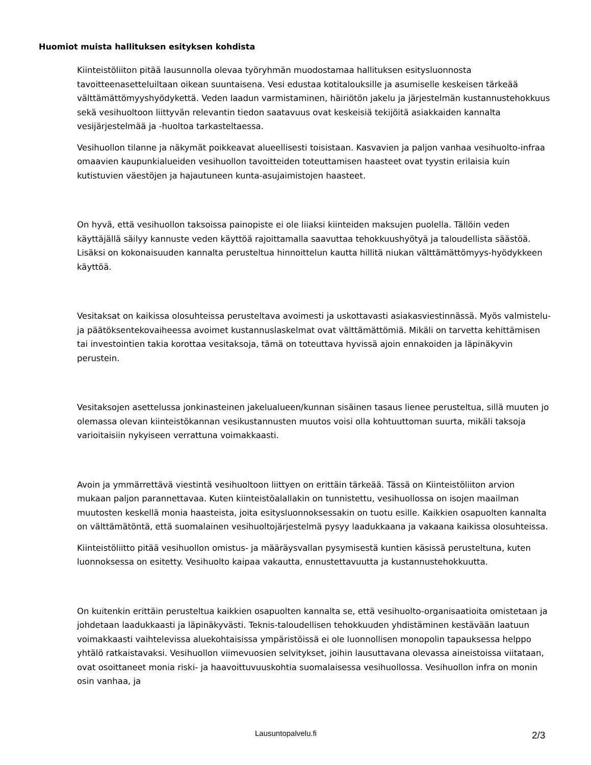Huomiot muista hallituksen esityksen kohdista
Kiinteistöliiton pitää lausunnolla olevaa työryhmän muodostamaa hallituksen esitysluonnosta tavoitteenasetteluiltaan oikean suuntaisena. Vesi edustaa kotitalouksille ja asumiselle keskeisen tärkeää välttämättömyyshyödykettä. Veden laadun varmistaminen, häiriötön jakelu ja järjestelmän kustannustehokkuus sekä vesihuoltoon liittyvän relevantin tiedon saatavuus ovat keskeisiä tekijöitä asiakkaiden kannalta vesijärjestelmää ja -huoltoa tarkasteltaessa.
Vesihuollon tilanne ja näkymät poikkeavat alueellisesti toisistaan. Kasvavien ja paljon vanhaa vesihuolto-infraa omaavien kaupunkialueiden vesihuollon tavoitteiden toteuttamisen haasteet ovat tyystin erilaisia kuin kutistuvien väestöjen ja hajautuneen kunta-asujaimistojen haasteet.
On hyvä, että vesihuollon taksoissa painopiste ei ole liiaksi kiinteiden maksujen puolella. Tällöin veden käyttäjällä säilyy kannuste veden käyttöä rajoittamalla saavuttaa tehokkuushyötyä ja taloudellista säästöä. Lisäksi on kokonaisuuden kannalta perusteltua hinnoittelun kautta hillitä niukan välttämättömyys-hyödykkeen käyttöä.
Vesitaksat on kaikissa olosuhteissa perusteltava avoimesti ja uskottavasti asiakasviestinnässä. Myös valmistelu- ja päätöksentekovaiheessa avoimet kustannuslaskelmat ovat välttämättömiä. Mikäli on tarvetta kehittämisen tai investointien takia korottaa vesitaksoja, tämä on toteuttava hyvissä ajoin ennakoiden ja läpinäkyvin perustein.
Vesitaksojen asettelussa jonkinasteinen jakelualueen/kunnan sisäinen tasaus lienee perusteltua, sillä muuten jo olemassa olevan kiinteistökannan vesikustannusten muutos voisi olla kohtuuttoman suurta, mikäli taksoja varioitaisiin nykyiseen verrattuna voimakkaasti.
Avoin ja ymmärrettävä viestintä vesihuoltoon liittyen on erittäin tärkeää. Tässä on Kiinteistöliiton arvion mukaan paljon parannettavaa. Kuten kiinteistöalallakin on tunnistettu, vesihuollossa on isojen maailman muutosten keskellä monia haasteista, joita esitysluonnoksessakin on tuotu esille. Kaikkien osapuolten kannalta on välttämätöntä, että suomalainen vesihuoltojärjestelmä pysyy laadukkaana ja vakaana kaikissa olosuhteissa.
Kiinteistöliitto pitää vesihuollon omistus- ja määräysvallan pysymisestä kuntien käsissä perusteltuna, kuten luonnoksessa on esitetty. Vesihuolto kaipaa vakautta, ennustettavuutta ja kustannustehokkuutta.
On kuitenkin erittäin perusteltua kaikkien osapuolten kannalta se, että vesihuolto-organisaatioita omistetaan ja johdetaan laadukkaasti ja läpinäkyvästi. Teknis-taloudellisen tehokkuuden yhdistäminen kestävään laatuun voimakkaasti vaihtelevissa aluekohtaisissa ympäristöissä ei ole luonnollisen monopolin tapauksessa helppo yhtälö ratkaistavaksi. Vesihuollon viimevuosien selvitykset, joihin lausuttavana olevassa aineistoissa viitataan, ovat osoittaneet monia riski- ja haavoittuvuuskohtia suomalaisessa vesihuollossa. Vesihuollon infra on monin osin vanhaa, ja
Lausuntopalvelu.fi 2/3